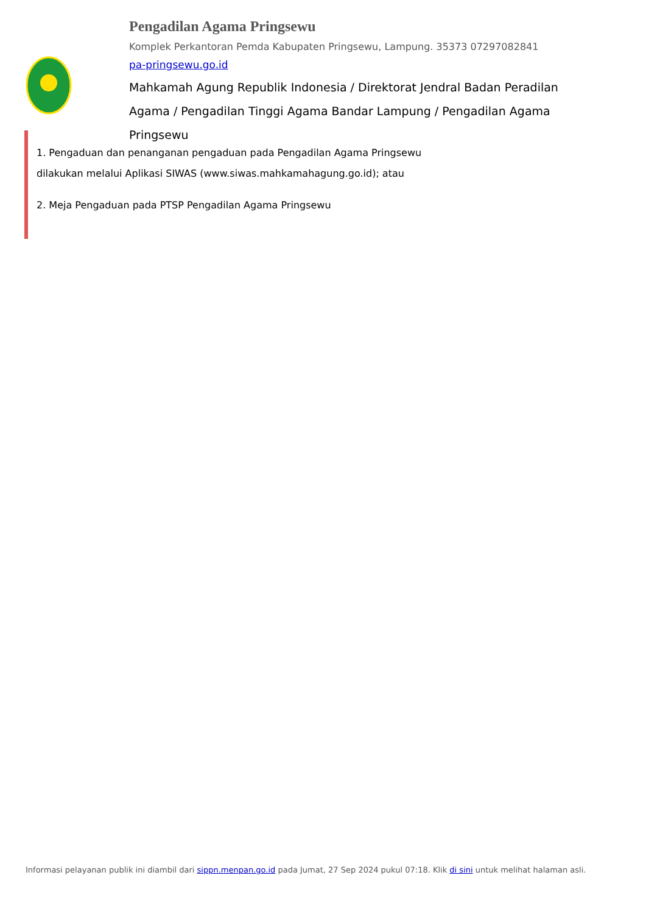Pengadilan Agama Pringsewu
Komplek Perkantoran Pemda Kabupaten Pringsewu, Lampung. 35373 07297082841
pa-pringsewu.go.id
Mahkamah Agung Republik Indonesia / Direktorat Jendral Badan Peradilan Agama / Pengadilan Tinggi Agama Bandar Lampung / Pengadilan Agama Pringsewu
1. Pengaduan dan penanganan pengaduan pada Pengadilan Agama Pringsewu dilakukan melalui Aplikasi SIWAS (www.siwas.mahkamahagung.go.id); atau
2. Meja Pengaduan pada PTSP Pengadilan Agama Pringsewu
Informasi pelayanan publik ini diambil dari sippn.menpan.go.id pada Jumat, 27 Sep 2024 pukul 07:18. Klik di sini untuk melihat halaman asli.